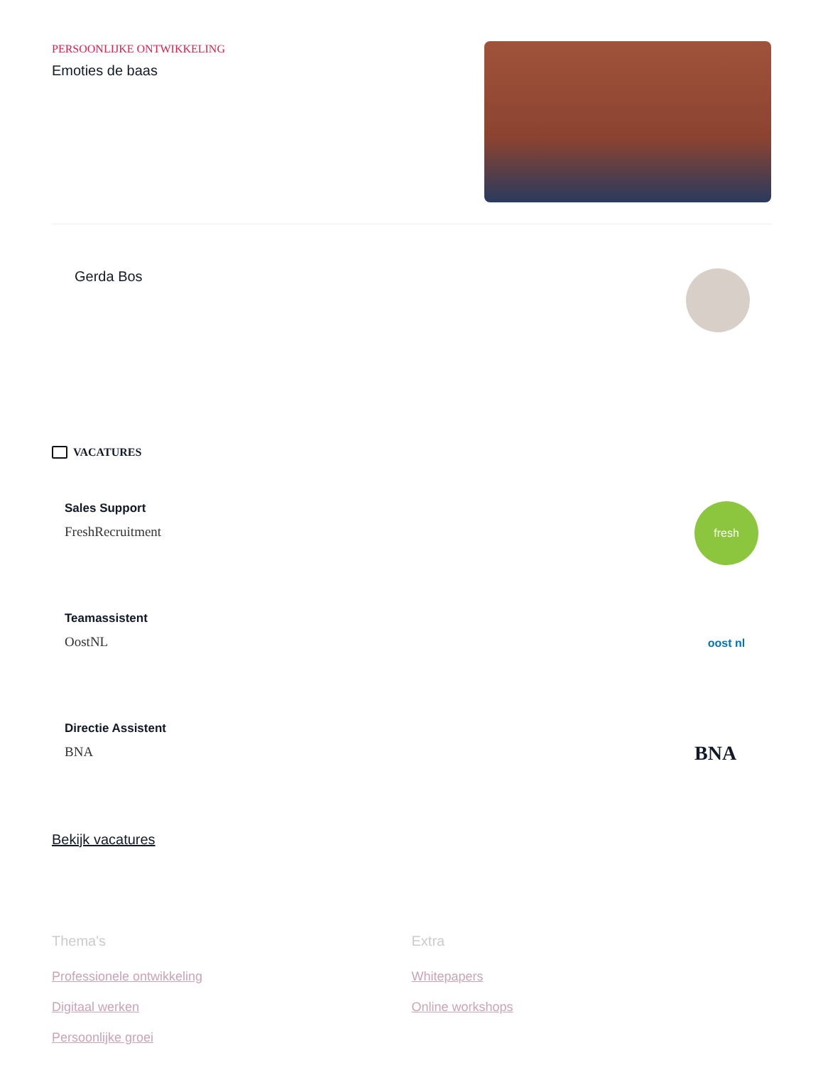PERSOONLIJKE ONTWIKKELING
Emoties de baas
Gerda Bos
VACATURES
Sales Support
FreshRecruitment
fresh
Teamassistent
OostNL
oost nl
Directie Assistent
BNA
BNA
Bekijk vacatures
Thema's
Professionele ontwikkeling
Digitaal werken
Persoonlijke groei
Extra
Whitepapers
Online workshops